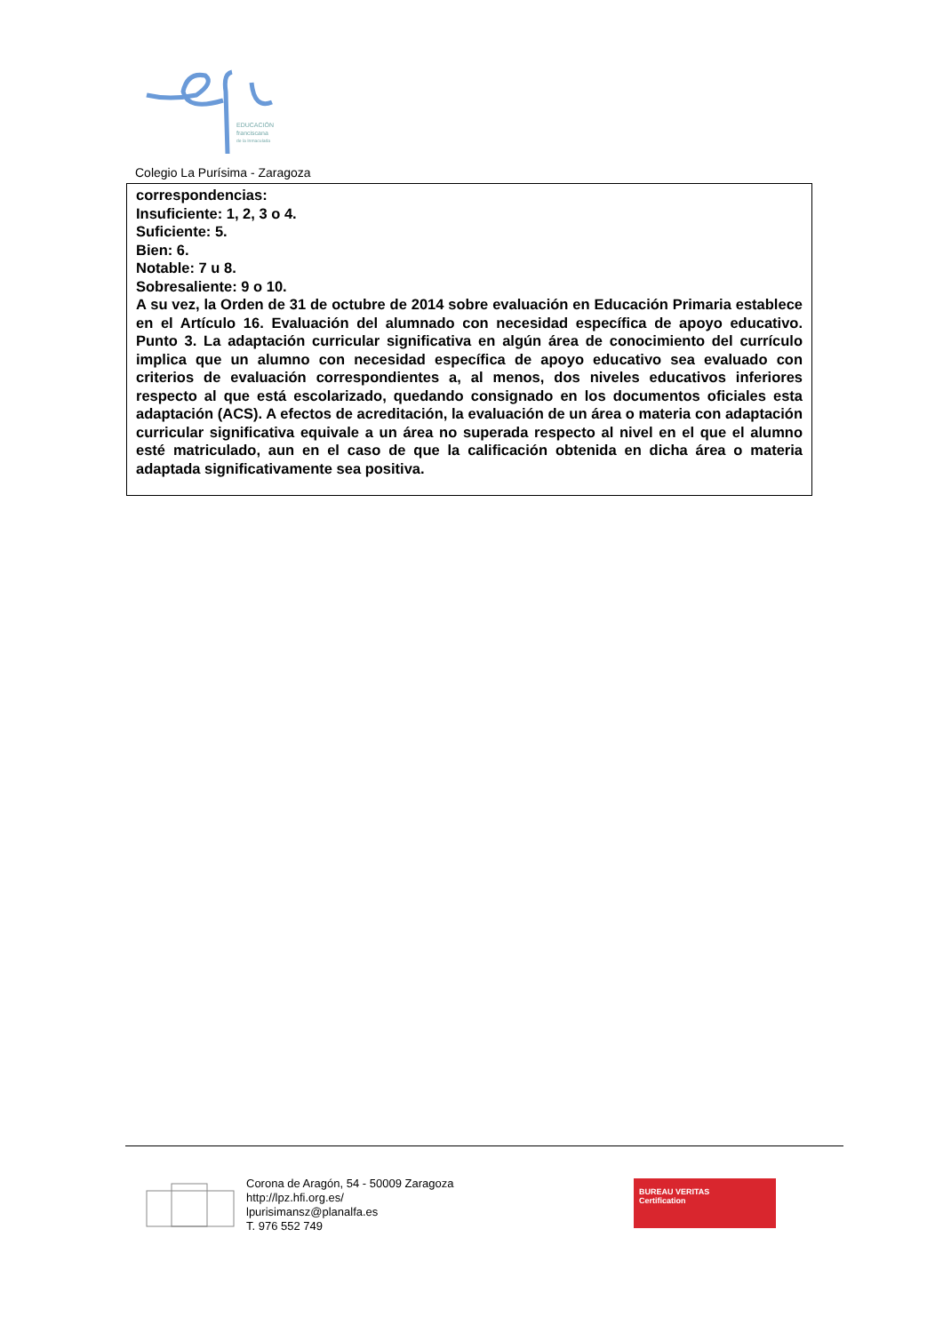EDUCACIÓN
franciscana
de la Inmaculada
Colegio La Purísima - Zaragoza
correspondencias:
Insuficiente: 1, 2, 3 o 4.
Suficiente: 5.
Bien: 6.
Notable: 7 u 8.
Sobresaliente: 9 o 10.
A su vez, la Orden de 31 de octubre de 2014 sobre evaluación en Educación Primaria establece en el Artículo 16. Evaluación del alumnado con necesidad específica de apoyo educativo. Punto 3. La adaptación curricular significativa en algún área de conocimiento del currículo implica que un alumno con necesidad específica de apoyo educativo sea evaluado con criterios de evaluación correspondientes a, al menos, dos niveles educativos inferiores respecto al que está escolarizado, quedando consignado en los documentos oficiales esta adaptación (ACS). A efectos de acreditación, la evaluación de un área o materia con adaptación curricular significativa equivale a un área no superada respecto al nivel en el que el alumno esté matriculado, aun en el caso de que la calificación obtenida en dicha área o materia adaptada significativamente sea positiva.
Corona de Aragón, 54 - 50009 Zaragoza
http://lpz.hfi.org.es/
lpurisimansz@planalfa.es
T. 976 552 749
BUREAU VERITAS
Certification